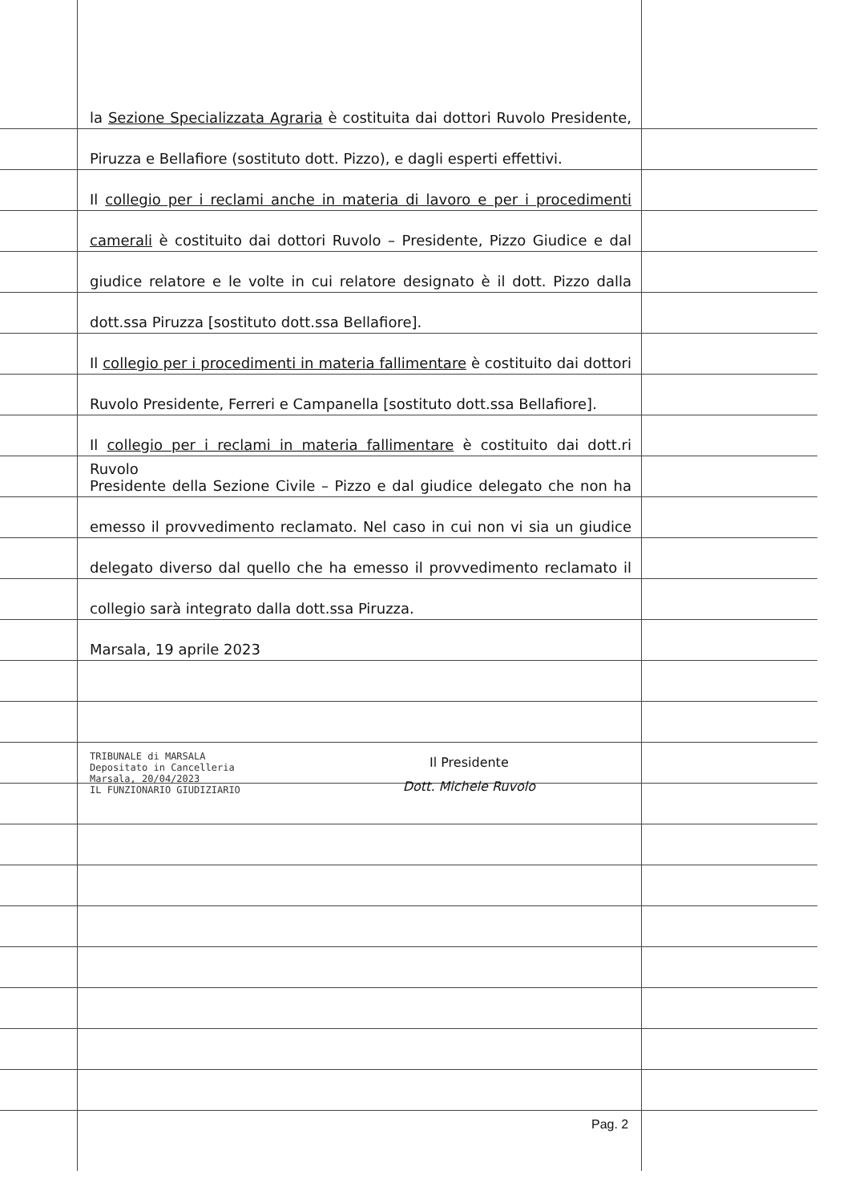la Sezione Specializzata Agraria è costituita dai dottori Ruvolo Presidente,
Piruzza e Bellafiore (sostituto dott. Pizzo), e dagli esperti effettivi.
Il collegio per i reclami anche in materia di lavoro e per i procedimenti
camerali è costituito dai dottori Ruvolo – Presidente, Pizzo Giudice e dal
giudice relatore e le volte in cui relatore designato è il dott. Pizzo dalla
dott.ssa Piruzza [sostituto dott.ssa Bellafiore].
Il collegio per i procedimenti in materia fallimentare è costituito dai dottori
Ruvolo Presidente, Ferreri e Campanella [sostituto dott.ssa Bellafiore].
Il collegio per i reclami in materia fallimentare è costituito dai dott.ri Ruvolo
Presidente della Sezione Civile – Pizzo e dal giudice delegato che non ha
emesso il provvedimento reclamato. Nel caso in cui non vi sia un giudice
delegato diverso dal quello che ha emesso il provvedimento reclamato il
collegio sarà integrato dalla dott.ssa Piruzza.
Marsala, 19 aprile 2023
TRIBUNALE di MARSALA
Depositato in Cancelleria
Marsala, 20/04/2023
IL FUNZIONARIO GIUDIZIARIO
Il Presidente
Dott. Michele Ruvolo
Pag. 2